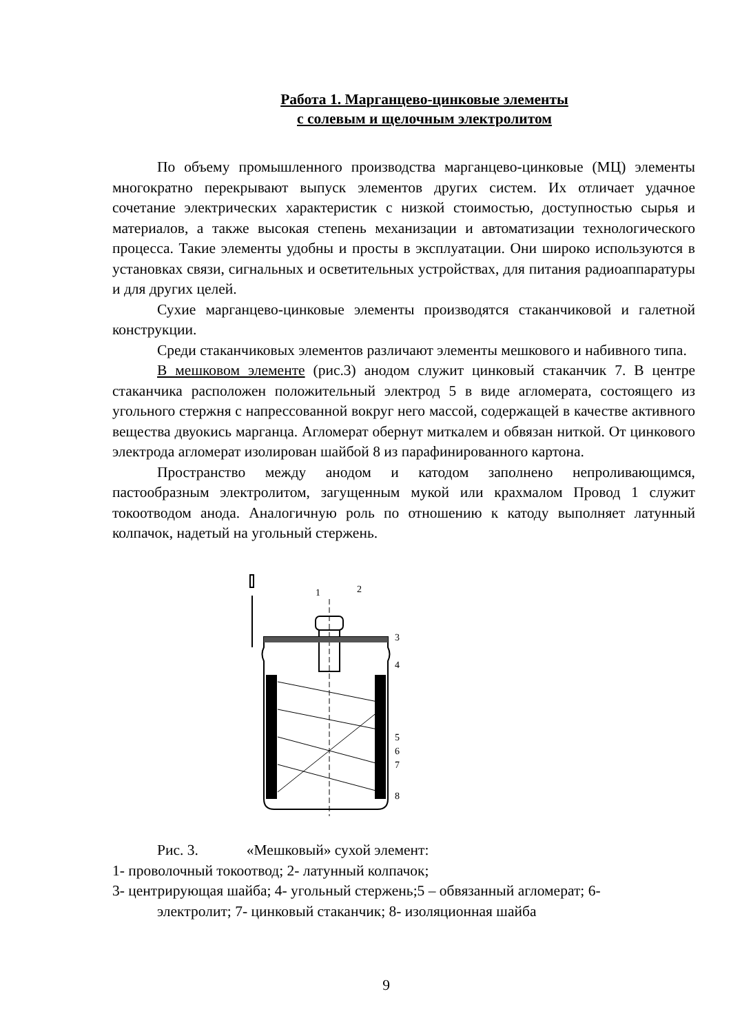Работа 1. Марганцево-цинковые элементы
с солевым и щелочным электролитом
По объему промышленного производства марганцево-цинковые (МЦ) элементы многократно перекрывают выпуск элементов других систем. Их отличает удачное сочетание электрических характеристик с низкой стоимостью, доступностью сырья и материалов, а также высокая степень механизации и автоматизации технологического процесса. Такие элементы удобны и просты в эксплуатации. Они широко используются в установках связи, сигнальных и осветительных устройствах, для питания радиоаппаратуры и для других целей.
Сухие марганцево-цинковые элементы производятся стаканчиковой и галетной конструкции.
Среди стаканчиковых элементов различают элементы мешкового и набивного типа.
В мешковом элементе (рис.3) анодом служит цинковый стаканчик 7. В центре стаканчика расположен положительный электрод 5 в виде агломерата, состоящего из угольного стержня с напрессованной вокруг него массой, содержащей в качестве активного вещества двуокись марганца. Агломерат обернут миткалем и обвязан ниткой. От цинкового электрода агломерат изолирован шайбой 8 из парафинированного картона.
Пространство между анодом и катодом заполнено непроливающимся, пастообразным электролитом, загущенным мукой или крахмалом Провод 1 служит токоотводом анода. Аналогичную роль по отношению к катоду выполняет латунный колпачок, надетый на угольный стержень.
1
2
3
4
5
6
7
8
Рис. 3. «Мешковый» сухой элемент:
1- проволочный токоотвод; 2- латунный колпачок;
3- центрирующая шайба; 4- угольный стержень;5 – обвязанный агломерат; 6-
электролит; 7- цинковый стаканчик; 8- изоляционная шайба
9